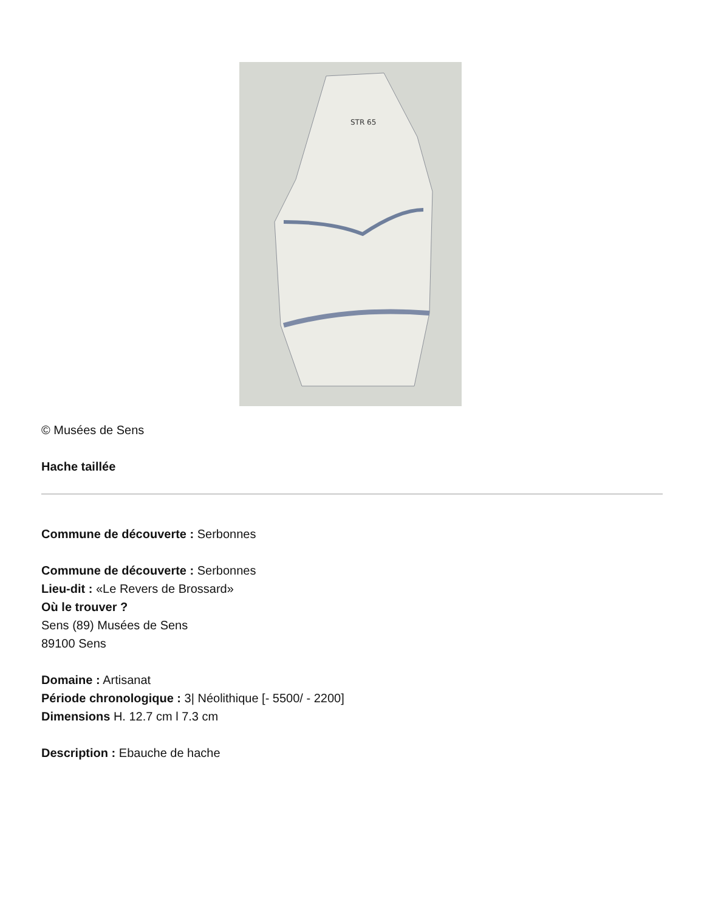STR 65
© Musées de Sens
Hache taillée
Commune de découverte : Serbonnes
Commune de découverte : Serbonnes
Lieu-dit : «Le Revers de Brossard»
Où le trouver ?
Sens (89) Musées de Sens
89100 Sens
Domaine : Artisanat
Période chronologique : 3| Néolithique [- 5500/ - 2200]
Dimensions H. 12.7 cm l 7.3 cm
Description : Ebauche de hache